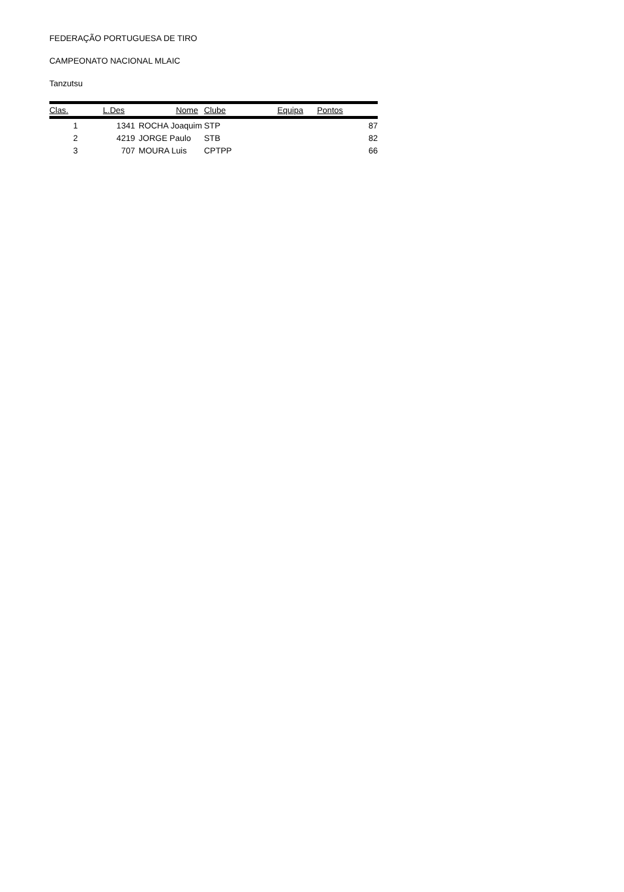FEDERAÇÃO PORTUGUESA DE TIRO
CAMPEONATO NACIONAL MLAIC
Tanzutsu
| Clas. | L.Des | Nome | Clube | Equipa | Pontos |
| --- | --- | --- | --- | --- | --- |
| 1 | 1341 | ROCHA Joaquim | STP | | 87 |
| 2 | 4219 | JORGE Paulo | STB | | 82 |
| 3 | 707 | MOURA Luis | CPTPP | | 66 |